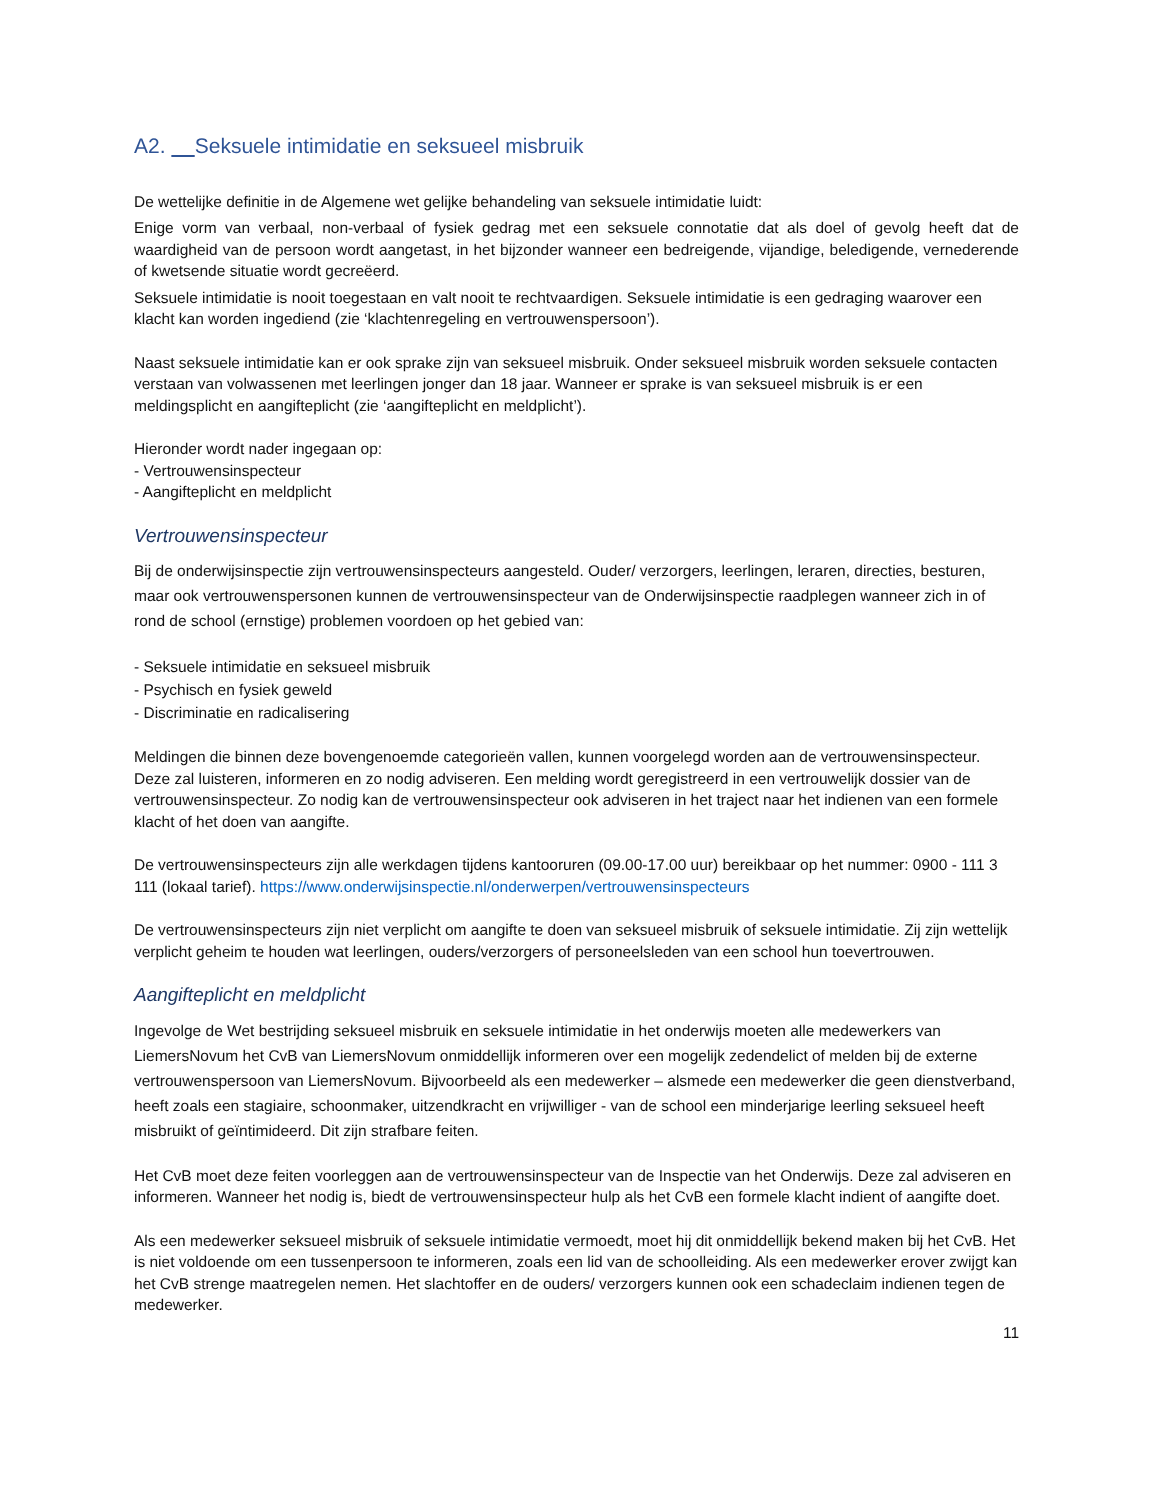A2. Seksuele intimidatie en seksueel misbruik
De wettelijke definitie in de Algemene wet gelijke behandeling van seksuele intimidatie luidt:
Enige vorm van verbaal, non-verbaal of fysiek gedrag met een seksuele connotatie dat als doel of gevolg heeft dat de waardigheid van de persoon wordt aangetast, in het bijzonder wanneer een bedreigende, vijandige, beledigende, vernederende of kwetsende situatie wordt gecreëerd.
Seksuele intimidatie is nooit toegestaan en valt nooit te rechtvaardigen. Seksuele intimidatie is een gedraging waarover een klacht kan worden ingediend (zie ‘klachtenregeling en vertrouwenspersoon’).
Naast seksuele intimidatie kan er ook sprake zijn van seksueel misbruik. Onder seksueel misbruik worden seksuele contacten verstaan van volwassenen met leerlingen jonger dan 18 jaar. Wanneer er sprake is van seksueel misbruik is er een meldingsplicht en aangifteplicht (zie ‘aangifteplicht en meldplicht’).
Hieronder wordt nader ingegaan op:
- Vertrouwensinspecteur
- Aangifteplicht en meldplicht
Vertrouwensinspecteur
Bij de onderwijsinspectie zijn vertrouwensinspecteurs aangesteld. Ouder/ verzorgers, leerlingen, leraren, directies, besturen, maar ook vertrouwenspersonen kunnen de vertrouwensinspecteur van de Onderwijsinspectie raadplegen wanneer zich in of rond de school (ernstige) problemen voordoen op het gebied van:
- Seksuele intimidatie en seksueel misbruik
- Psychisch en fysiek geweld
- Discriminatie en radicalisering
Meldingen die binnen deze bovengenoemde categorieën vallen, kunnen voorgelegd worden aan de vertrouwensinspecteur. Deze zal luisteren, informeren en zo nodig adviseren. Een melding wordt geregistreerd in een vertrouwelijk dossier van de vertrouwensinspecteur. Zo nodig kan de vertrouwensinspecteur ook adviseren in het traject naar het indienen van een formele klacht of het doen van aangifte.
De vertrouwensinspecteurs zijn alle werkdagen tijdens kantooruren (09.00-17.00 uur) bereikbaar op het nummer: 0900 - 111 3 111 (lokaal tarief). https://www.onderwijsinspectie.nl/onderwerpen/vertrouwensinspecteurs
De vertrouwensinspecteurs zijn niet verplicht om aangifte te doen van seksueel misbruik of seksuele intimidatie. Zij zijn wettelijk verplicht geheim te houden wat leerlingen, ouders/verzorgers of personeelsleden van een school hun toevertrouwen.
Aangifteplicht en meldplicht
Ingevolge de Wet bestrijding seksueel misbruik en seksuele intimidatie in het onderwijs moeten alle medewerkers van LiemersNovum het CvB van LiemersNovum onmiddellijk informeren over een mogelijk zedendelict of melden bij de externe vertrouwenspersoon van LiemersNovum. Bijvoorbeeld als een medewerker – alsmede een medewerker die geen dienstverband, heeft zoals een stagiaire, schoonmaker, uitzendkracht en vrijwilliger - van de school een minderjarige leerling seksueel heeft misbruikt of geïntimideerd. Dit zijn strafbare feiten.
Het CvB moet deze feiten voorleggen aan de vertrouwensinspecteur van de Inspectie van het Onderwijs. Deze zal adviseren en informeren. Wanneer het nodig is, biedt de vertrouwensinspecteur hulp als het CvB een formele klacht indient of aangifte doet.
Als een medewerker seksueel misbruik of seksuele intimidatie vermoedt, moet hij dit onmiddellijk bekend maken bij het CvB. Het is niet voldoende om een tussenpersoon te informeren, zoals een lid van de schoolleiding. Als een medewerker erover zwijgt kan het CvB strenge maatregelen nemen. Het slachtoffer en de ouders/ verzorgers kunnen ook een schadeclaim indienen tegen de medewerker.
11